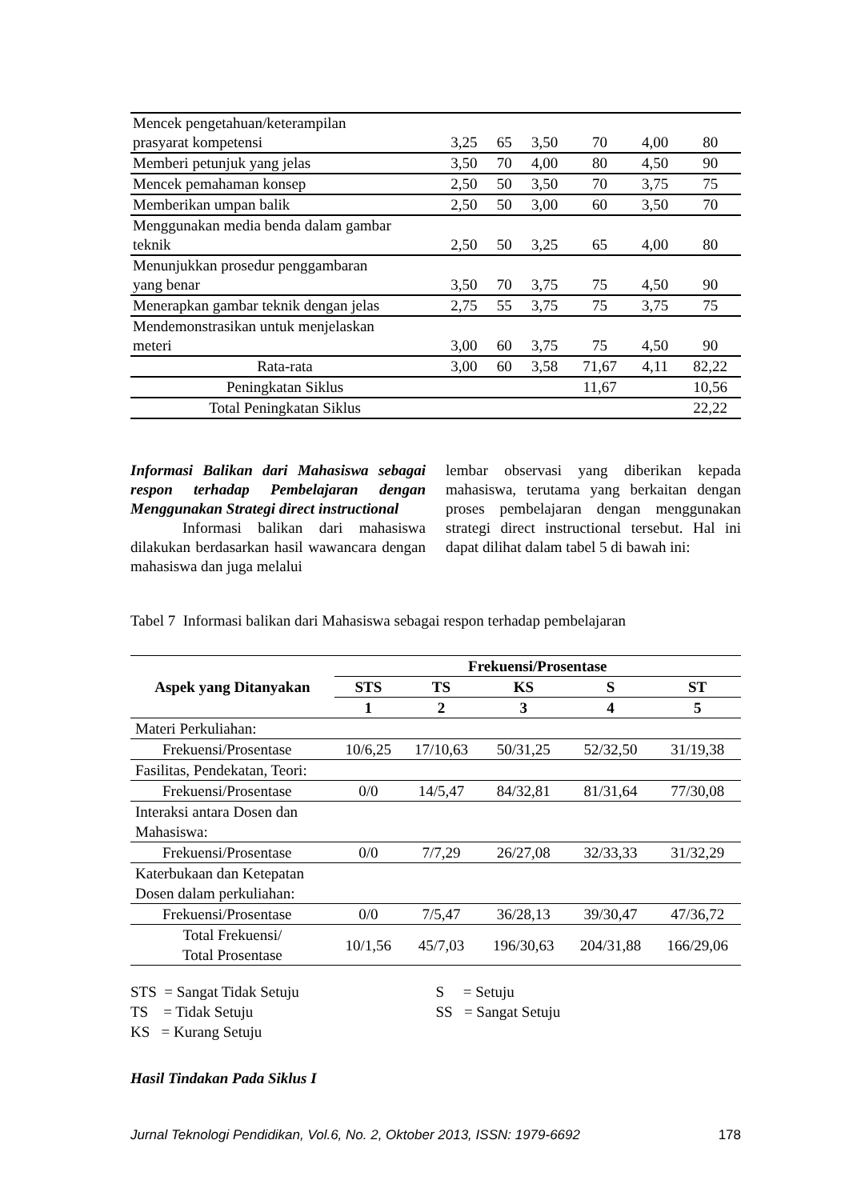| Mencek pengetahuan/keterampilan prasyarat kompetensi | 3,25 | 65 | 3,50 | 70 | 4,00 | 80 |
| Memberi petunjuk yang jelas | 3,50 | 70 | 4,00 | 80 | 4,50 | 90 |
| Mencek pemahaman konsep | 2,50 | 50 | 3,50 | 70 | 3,75 | 75 |
| Memberikan umpan balik | 2,50 | 50 | 3,00 | 60 | 3,50 | 70 |
| Menggunakan media benda dalam gambar teknik | 2,50 | 50 | 3,25 | 65 | 4,00 | 80 |
| Menunjukkan prosedur penggambaran yang benar | 3,50 | 70 | 3,75 | 75 | 4,50 | 90 |
| Menerapkan gambar teknik dengan jelas | 2,75 | 55 | 3,75 | 75 | 3,75 | 75 |
| Mendemonstrasikan untuk menjelaskan meteri | 3,00 | 60 | 3,75 | 75 | 4,50 | 90 |
| Rata-rata | 3,00 | 60 | 3,58 | 71,67 | 4,11 | 82,22 |
| Peningkatan Siklus | | | | 11,67 | | 10,56 |
| Total Peningkatan Siklus | | | | | | 22,22 |
Informasi Balikan dari Mahasiswa sebagai respon terhadap Pembelajaran dengan Menggunakan Strategi direct instructional
Informasi balikan dari mahasiswa dilakukan berdasarkan hasil wawancara dengan mahasiswa dan juga melalui
lembar observasi yang diberikan kepada mahasiswa, terutama yang berkaitan dengan proses pembelajaran dengan menggunakan strategi direct instructional tersebut. Hal ini dapat dilihat dalam tabel 5 di bawah ini:
Tabel 7 Informasi balikan dari Mahasiswa sebagai respon terhadap pembelajaran
| Aspek yang Ditanyakan | Frekuensi/Prosentase | | | | |
| --- | --- | --- | --- | --- | --- |
| | STS | TS | KS | S | ST |
| | 1 | 2 | 3 | 4 | 5 |
| Materi Perkuliahan: | | | | | |
| Frekuensi/Prosentase | 10/6,25 | 17/10,63 | 50/31,25 | 52/32,50 | 31/19,38 |
| Fasilitas, Pendekatan, Teori: | | | | | |
| Frekuensi/Prosentase | 0/0 | 14/5,47 | 84/32,81 | 81/31,64 | 77/30,08 |
| Interaksi antara Dosen dan Mahasiswa: | | | | | |
| Frekuensi/Prosentase | 0/0 | 7/7,29 | 26/27,08 | 32/33,33 | 31/32,29 |
| Katerbukaan dan Ketepatan Dosen dalam perkuliahan: | | | | | |
| Frekuensi/Prosentase | 0/0 | 7/5,47 | 36/28,13 | 39/30,47 | 47/36,72 |
| Total Frekuensi/ Total Prosentase | 10/1,56 | 45/7,03 | 196/30,63 | 204/31,88 | 166/29,06 |
STS = Sangat Tidak Setuju
TS = Tidak Setuju
KS = Kurang Setuju
S = Setuju
SS = Sangat Setuju
Hasil Tindakan Pada Siklus I
Jurnal Teknologi Pendidikan, Vol.6, No. 2, Oktober 2013, ISSN: 1979-6692 178